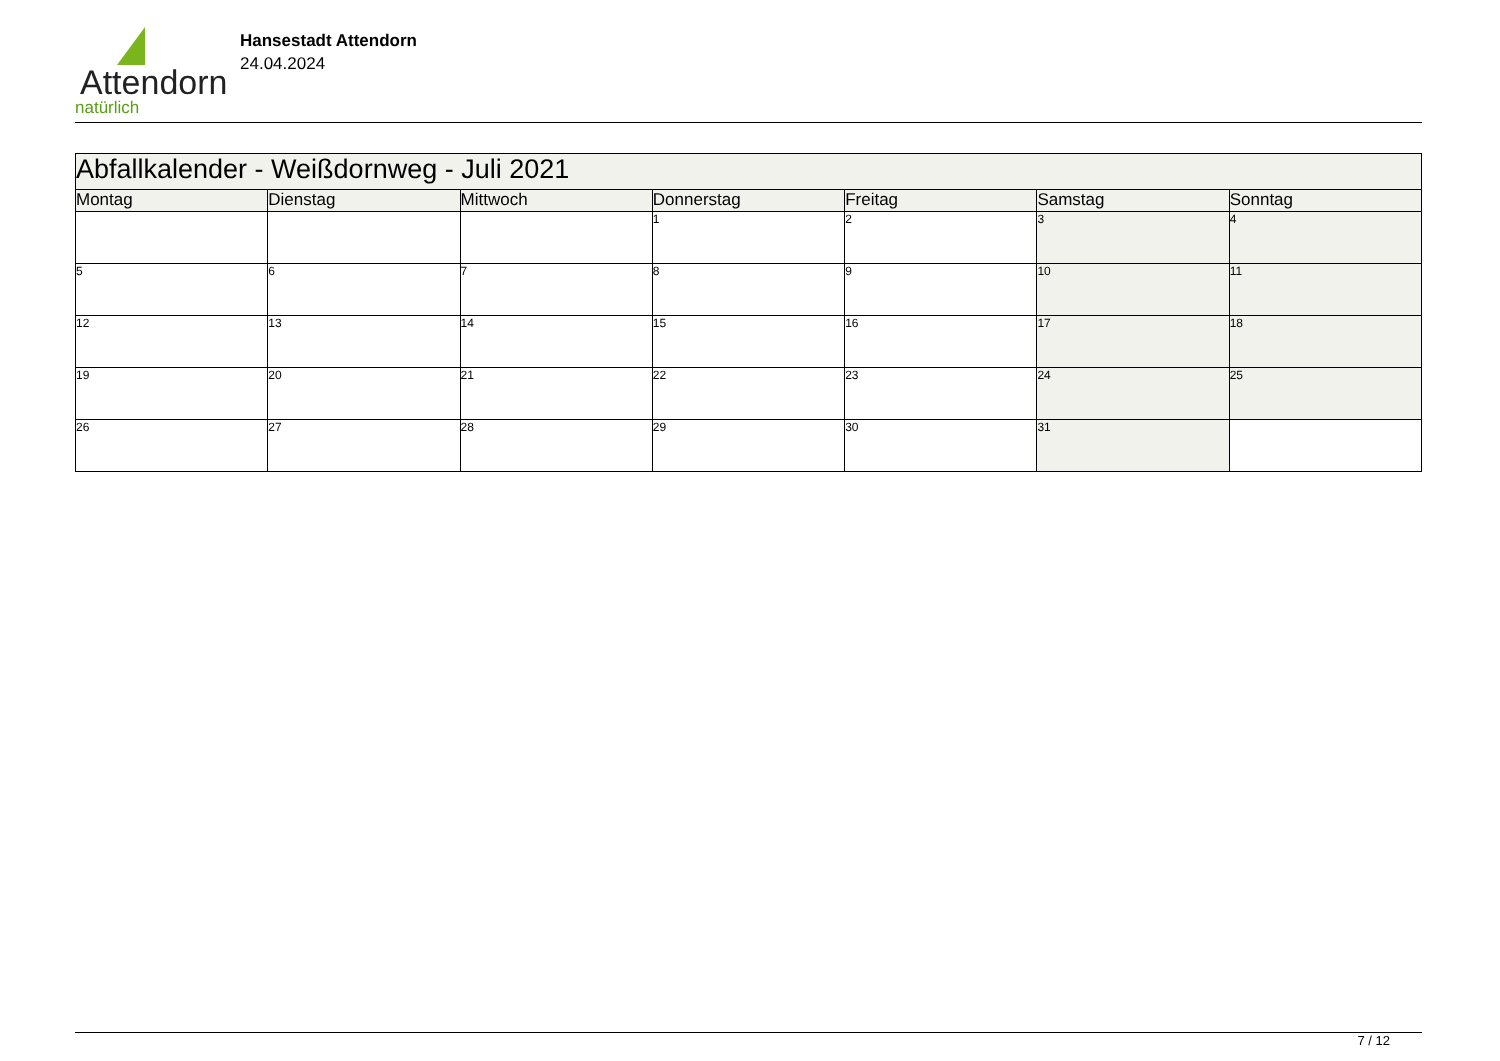Attendorn
natürlich
Hansestadt Attendorn
24.04.2024
| Abfallkalender - Weißdornweg - Juli 2021 | | | | | | |
| Montag | Dienstag | Mittwoch | Donnerstag | Freitag | Samstag | Sonntag |
| | | | 1 | 2 | 3 | 4 |
| 5 | 6 | 7 | 8 | 9 | 10 | 11 |
| 12 | 13 | 14 | 15 | 16 | 17 | 18 |
| 19 | 20 | 21 | 22 | 23 | 24 | 25 |
| 26 | 27 | 28 | 29 | 30 | 31 | |
7 / 12